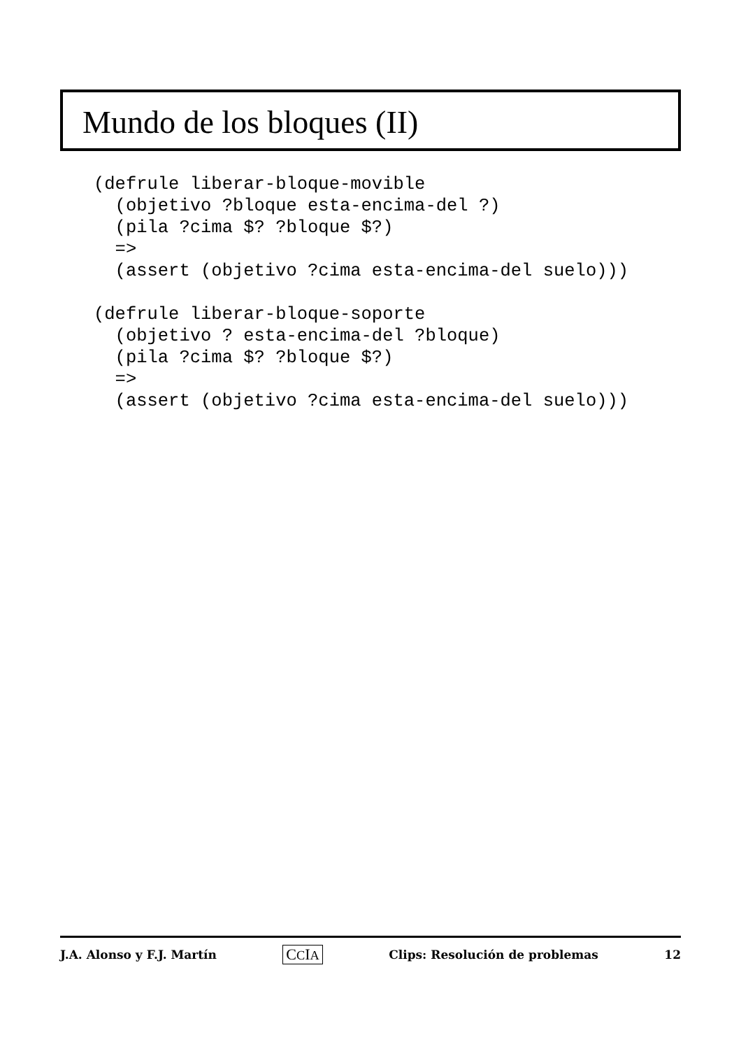Mundo de los bloques (II)
(defrule liberar-bloque-movible
  (objetivo ?bloque esta-encima-del ?)
  (pila ?cima $? ?bloque $?)
  =>
  (assert (objetivo ?cima esta-encima-del suelo)))

(defrule liberar-bloque-soporte
  (objetivo ? esta-encima-del ?bloque)
  (pila ?cima $? ?bloque $?)
  =>
  (assert (objetivo ?cima esta-encima-del suelo)))
J.A. Alonso y F.J. Martín CCIA Clips: Resolución de problemas 12